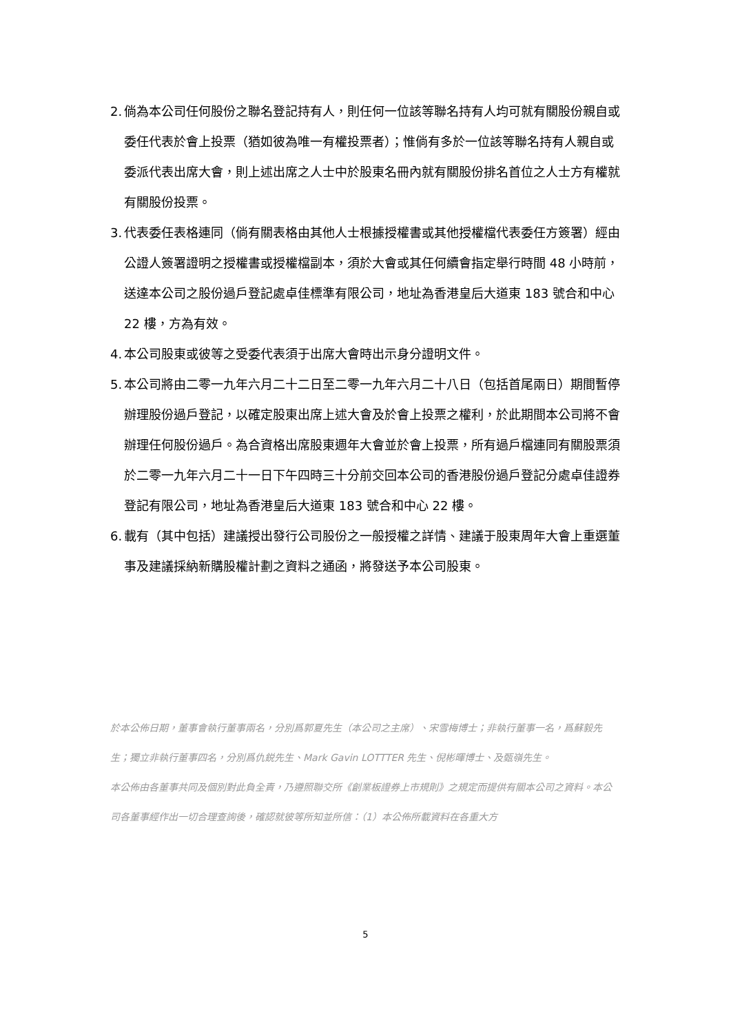2. 倘為本公司任何股份之聯名登記持有人，則任何一位該等聯名持有人均可就有關股份親自或委任代表於會上投票（猶如彼為唯一有權投票者）；惟倘有多於一位該等聯名持有人親自或委派代表出席大會，則上述出席之人士中於股東名冊內就有關股份排名首位之人士方有權就有關股份投票。
3. 代表委任表格連同（倘有關表格由其他人士根據授權書或其他授權檔代表委任方簽署）經由公證人簽署證明之授權書或授權檔副本，須於大會或其任何續會指定舉行時間 48 小時前，送達本公司之股份過戶登記處卓佳標準有限公司，地址為香港皇后大道東 183 號合和中心 22 樓，方為有效。
4. 本公司股東或彼等之受委代表須于出席大會時出示身分證明文件。
5. 本公司將由二零一九年六月二十二日至二零一九年六月二十八日（包括首尾兩日）期間暫停辦理股份過戶登記，以確定股東出席上述大會及於會上投票之權利，於此期間本公司將不會辦理任何股份過戶。為合資格出席股東週年大會並於會上投票，所有過戶檔連同有關股票須於二零一九年六月二十一日下午四時三十分前交回本公司的香港股份過戶登記分處卓佳證券登記有限公司，地址為香港皇后大道東 183 號合和中心 22 樓。
6. 載有（其中包括）建議授出發行公司股份之一般授權之詳情、建議于股東周年大會上重選董事及建議採納新購股權計劃之資料之通函，將發送予本公司股東。
於本公佈日期，董事會執行董事兩名，分別爲郭夏先生（本公司之主席）、宋雪梅博士；非執行董事一名，爲蘇毅先生；獨立非執行董事四名，分別爲仇鋭先生、Mark Gavin LOTTTER 先生、倪彬暉博士、及甄嶺先生。
本公佈由各董事共同及個別對此負全責，乃遵照聯交所《創業板證券上市規則》之規定而提供有關本公司之資料。本公司各董事經作出一切合理查詢後，確認就彼等所知並所信：（1）本公佈所載資料在各重大方
5